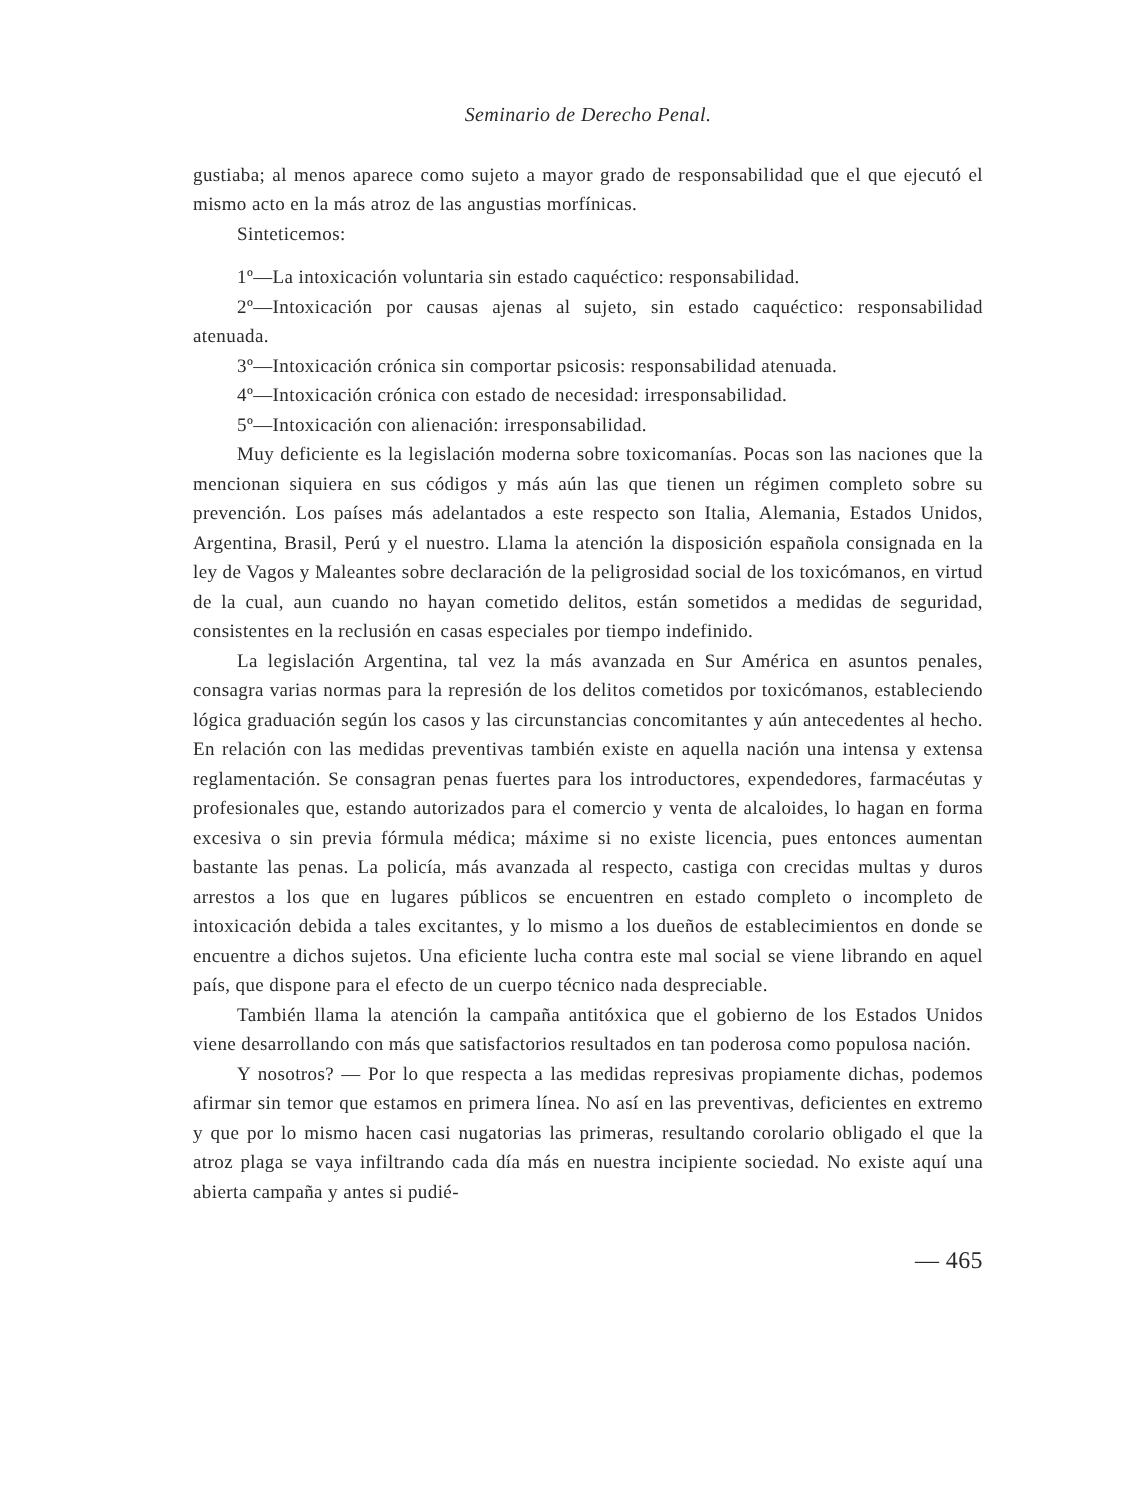Seminario de Derecho Penal.
gustiaba; al menos aparece como sujeto a mayor grado de responsabilidad que el que ejecutó el mismo acto en la más atroz de las angustias morfínicas.
Sinteticemos:
1º—La intoxicación voluntaria sin estado caquéctico: responsabilidad.
2º—Intoxicación por causas ajenas al sujeto, sin estado caquéctico: responsabilidad atenuada.
3º—Intoxicación crónica sin comportar psicosis: responsabilidad atenuada.
4º—Intoxicación crónica con estado de necesidad: irresponsabilidad.
5º—Intoxicación con alienación: irresponsabilidad.
Muy deficiente es la legislación moderna sobre toxicomanías. Pocas son las naciones que la mencionan siquiera en sus códigos y más aún las que tienen un régimen completo sobre su prevención. Los países más adelantados a este respecto son Italia, Alemania, Estados Unidos, Argentina, Brasil, Perú y el nuestro. Llama la atención la disposición española consignada en la ley de Vagos y Maleantes sobre declaración de la peligrosidad social de los toxicómanos, en virtud de la cual, aun cuando no hayan cometido delitos, están sometidos a medidas de seguridad, consistentes en la reclusión en casas especiales por tiempo indefinido.
La legislación Argentina, tal vez la más avanzada en Sur América en asuntos penales, consagra varias normas para la represión de los delitos cometidos por toxicómanos, estableciendo lógica graduación según los casos y las circunstancias concomitantes y aún antecedentes al hecho. En relación con las medidas preventivas también existe en aquella nación una intensa y extensa reglamentación. Se consagran penas fuertes para los introductores, expendedores, farmacéutas y profesionales que, estando autorizados para el comercio y venta de alcaloides, lo hagan en forma excesiva o sin previa fórmula médica; máxime si no existe licencia, pues entonces aumentan bastante las penas. La policía, más avanzada al respecto, castiga con crecidas multas y duros arrestos a los que en lugares públicos se encuentren en estado completo o incompleto de intoxicación debida a tales excitantes, y lo mismo a los dueños de establecimientos en donde se encuentre a dichos sujetos. Una eficiente lucha contra este mal social se viene librando en aquel país, que dispone para el efecto de un cuerpo técnico nada despreciable.
También llama la atención la campaña antitóxica que el gobierno de los Estados Unidos viene desarrollando con más que satisfactorios resultados en tan poderosa como populosa nación.
Y nosotros? — Por lo que respecta a las medidas represivas propiamente dichas, podemos afirmar sin temor que estamos en primera línea. No así en las preventivas, deficientes en extremo y que por lo mismo hacen casi nugatorias las primeras, resultando corolario obligado el que la atroz plaga se vaya infiltrando cada día más en nuestra incipiente sociedad. No existe aquí una abierta campaña y antes si pudié-
— 465